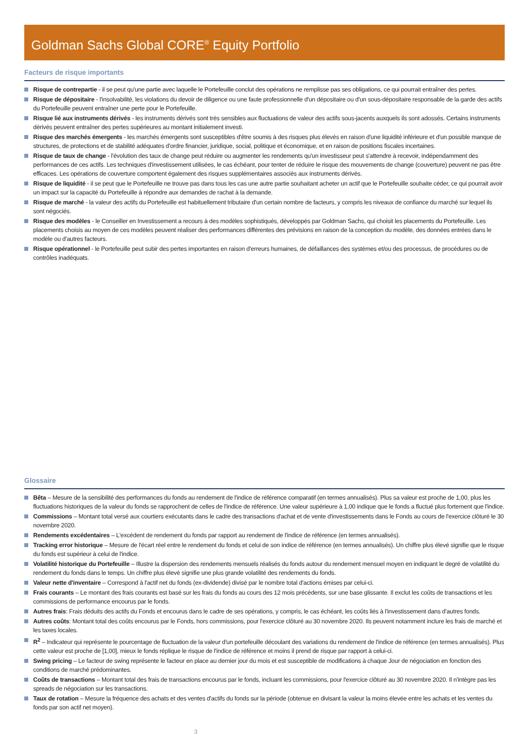Goldman Sachs Global CORE<sup>®</sup> Equity Portfolio
Facteurs de risque importants
Risque de contrepartie - il se peut qu'une partie avec laquelle le Portefeuille conclut des opérations ne remplisse pas ses obligations, ce qui pourrait entraîner des pertes.
Risque de dépositaire - l'insolvabilité, les violations du devoir de diligence ou une faute professionnelle d'un dépositaire ou d'un sous-dépositaire responsable de la garde des actifs du Portefeuille peuvent entraîner une perte pour le Portefeuille.
Risque lié aux instruments dérivés - les instruments dérivés sont très sensibles aux fluctuations de valeur des actifs sous-jacents auxquels ils sont adossés. Certains instruments dérivés peuvent entraîner des pertes supérieures au montant initialement investi.
Risque des marchés émergents - les marchés émergents sont susceptibles d'être soumis à des risques plus élevés en raison d'une liquidité inférieure et d'un possible manque de structures, de protections et de stabilité adéquates d'ordre financier, juridique, social, politique et économique, et en raison de positions fiscales incertaines.
Risque de taux de change - l'évolution des taux de change peut réduire ou augmenter les rendements qu'un investisseur peut s'attendre à recevoir, indépendamment des performances de ces actifs. Les techniques d'investissement utilisées, le cas échéant, pour tenter de réduire le risque des mouvements de change (couverture) peuvent ne pas être efficaces. Les opérations de couverture comportent également des risques supplémentaires associés aux instruments dérivés.
Risque de liquidité - il se peut que le Portefeuille ne trouve pas dans tous les cas une autre partie souhaitant acheter un actif que le Portefeuille souhaite céder, ce qui pourrait avoir un impact sur la capacité du Portefeuille à répondre aux demandes de rachat à la demande.
Risque de marché - la valeur des actifs du Portefeuille est habituellement tributaire d'un certain nombre de facteurs, y compris les niveaux de confiance du marché sur lequel ils sont négociés.
Risque des modèles - le Conseiller en Investissement a recours à des modèles sophistiqués, développés par Goldman Sachs, qui choisit les placements du Portefeuille. Les placements choisis au moyen de ces modèles peuvent réaliser des performances différentes des prévisions en raison de la conception du modèle, des données entrées dans le modèle ou d'autres facteurs.
Risque opérationnel - le Portefeuille peut subir des pertes importantes en raison d'erreurs humaines, de défaillances des systèmes et/ou des processus, de procédures ou de contrôles inadéquats.
Glossaire
Bêta – Mesure de la sensibilité des performances du fonds au rendement de l'indice de référence comparatif (en termes annualisés). Plus sa valeur est proche de 1,00, plus les fluctuations historiques de la valeur du fonds se rapprochent de celles de l'indice de référence. Une valeur supérieure à 1,00 indique que le fonds a fluctué plus fortement que l'indice.
Commissions – Montant total versé aux courtiers exécutants dans le cadre des transactions d'achat et de vente d'investissements dans le Fonds au cours de l'exercice clôturé le 30 novembre 2020.
Rendements excédentaires – L'excédent de rendement du fonds par rapport au rendement de l'indice de référence (en termes annualisés).
Tracking error historique – Mesure de l'écart réel entre le rendement du fonds et celui de son indice de référence (en termes annualisés). Un chiffre plus élevé signifie que le risque du fonds est supérieur à celui de l'indice.
Volatilité historique du Portefeuille – Illustre la dispersion des rendements mensuels réalisés du fonds autour du rendement mensuel moyen en indiquant le degré de volatilité du rendement du fonds dans le temps. Un chiffre plus élevé signifie une plus grande volatilité des rendements du fonds.
Valeur nette d'inventaire – Correspond à l'actif net du fonds (ex-dividende) divisé par le nombre total d'actions émises par celui-ci.
Frais courants – Le montant des frais courants est basé sur les frais du fonds au cours des 12 mois précédents, sur une base glissante. Il exclut les coûts de transactions et les commissions de performance encourus par le fonds.
Autres frais: Frais déduits des actifs du Fonds et encourus dans le cadre de ses opérations, y compris, le cas échéant, les coûts liés à l'investissement dans d'autres fonds.
Autres coûts: Montant total des coûts encourus par le Fonds, hors commissions, pour l'exercice clôturé au 30 novembre 2020. Ils peuvent notamment inclure les frais de marché et les taxes locales.
R<sup>2</sup> – Indicateur qui représente le pourcentage de fluctuation de la valeur d'un portefeuille découlant des variations du rendement de l'indice de référence (en termes annualisés). Plus cette valeur est proche de [1,00], mieux le fonds réplique le risque de l'indice de référence et moins il prend de risque par rapport à celui-ci.
Swing pricing – Le facteur de swing représente le facteur en place au dernier jour du mois et est susceptible de modifications à chaque Jour de négociation en fonction des conditions de marché prédominantes.
Coûts de transactions – Montant total des frais de transactions encourus par le fonds, incluant les commissions, pour l'exercice clôturé au 30 novembre 2020. Il n'intègre pas les spreads de négociation sur les transactions.
Taux de rotation – Mesure la fréquence des achats et des ventes d'actifs du fonds sur la période (obtenue en divisant la valeur la moins élevée entre les achats et les ventes du fonds par son actif net moyen).
3